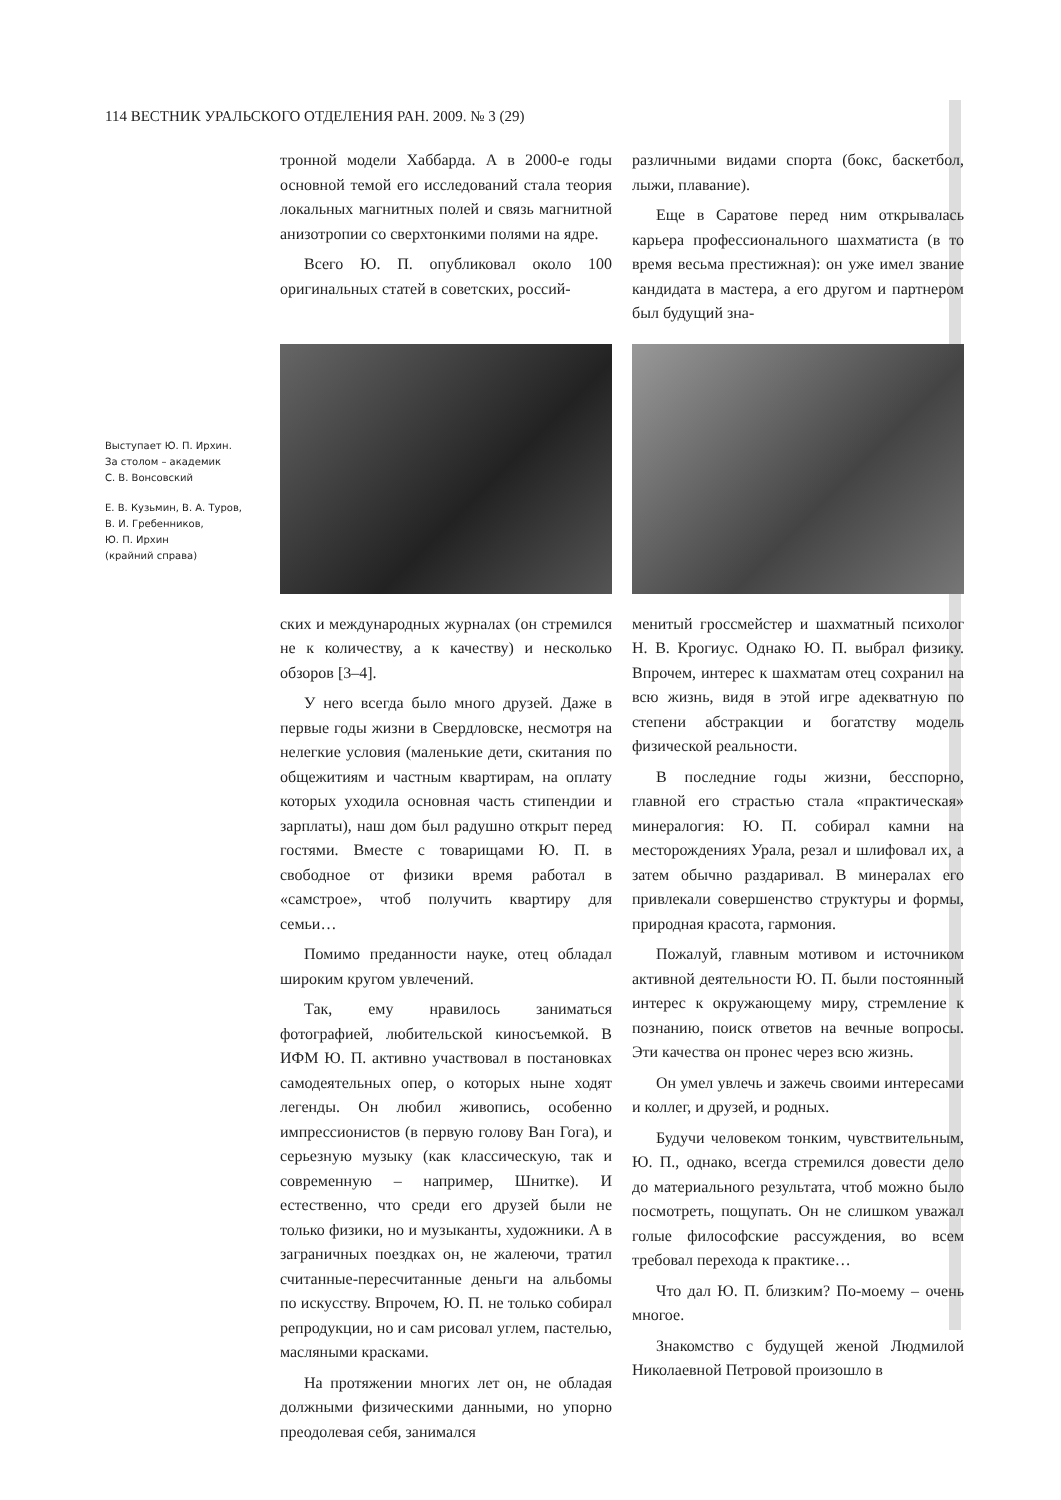114 ВЕСТНИК УРАЛЬСКОГО ОТДЕЛЕНИЯ РАН. 2009. № 3 (29)
Выступает Ю. П. Ирхин.
За столом – академик
С. В. Вонсовский
Е. В. Кузьмин, В. А. Туров,
В. И. Гребенников,
Ю. П. Ирхин
(крайний справа)
тронной модели Хаббарда. А в 2000-е годы основной темой его исследований стала теория локальных магнитных полей и связь магнитной анизотропии со сверхтонкими полями на ядре.
Всего Ю. П. опубликовал около 100 оригинальных статей в советских, россий-
различными видами спорта (бокс, баскетбол, лыжи, плавание).
Еще в Саратове перед ним открывалась карьера профессионального шахматиста (в то время весьма престижная): он уже имел звание кандидата в мастера, а его другом и партнером был будущий зна-
ских и международных журналах (он стремился не к количеству, а к качеству) и несколько обзоров [3–4].
У него всегда было много друзей. Даже в первые годы жизни в Свердловске, несмотря на нелегкие условия (маленькие дети, скитания по общежитиям и частным квартирам, на оплату которых уходила основная часть стипендии и зарплаты), наш дом был радушно открыт перед гостями. Вместе с товарищами Ю. П. в свободное от физики время работал в «самстрое», чтоб получить квартиру для семьи…
Помимо преданности науке, отец обладал широким кругом увлечений.
Так, ему нравилось заниматься фотографией, любительской киносъемкой. В ИФМ Ю. П. активно участвовал в постановках самодеятельных опер, о которых ныне ходят легенды. Он любил живопись, особенно импрессионистов (в первую голову Ван Гога), и серьезную музыку (как классическую, так и современную – например, Шнитке). И естественно, что среди его друзей были не только физики, но и музыканты, художники. А в заграничных поездках он, не жалеючи, тратил считанные-пересчитанные деньги на альбомы по искусству. Впрочем, Ю. П. не только собирал репродукции, но и сам рисовал углем, пастелью, масляными красками.
На протяжении многих лет он, не обладая должными физическими данными, но упорно преодолевая себя, занимался
менитый гроссмейстер и шахматный психолог Н. В. Крогиус. Однако Ю. П. выбрал физику. Впрочем, интерес к шахматам отец сохранил на всю жизнь, видя в этой игре адекватную по степени абстракции и богатству модель физической реальности.
В последние годы жизни, бесспорно, главной его страстью стала «практическая» минералогия: Ю. П. собирал камни на месторождениях Урала, резал и шлифовал их, а затем обычно раздаривал. В минералах его привлекали совершенство структуры и формы, природная красота, гармония.
Пожалуй, главным мотивом и источником активной деятельности Ю. П. были постоянный интерес к окружающему миру, стремление к познанию, поиск ответов на вечные вопросы. Эти качества он пронес через всю жизнь.
Он умел увлечь и зажечь своими интересами и коллег, и друзей, и родных.
Будучи человеком тонким, чувствительным, Ю. П., однако, всегда стремился довести дело до материального результата, чтоб можно было посмотреть, пощупать. Он не слишком уважал голые философские рассуждения, во всем требовал перехода к практике…
Что дал Ю. П. близким? По-моему – очень многое.
Знакомство с будущей женой Людмилой Николаевной Петровой произошло в